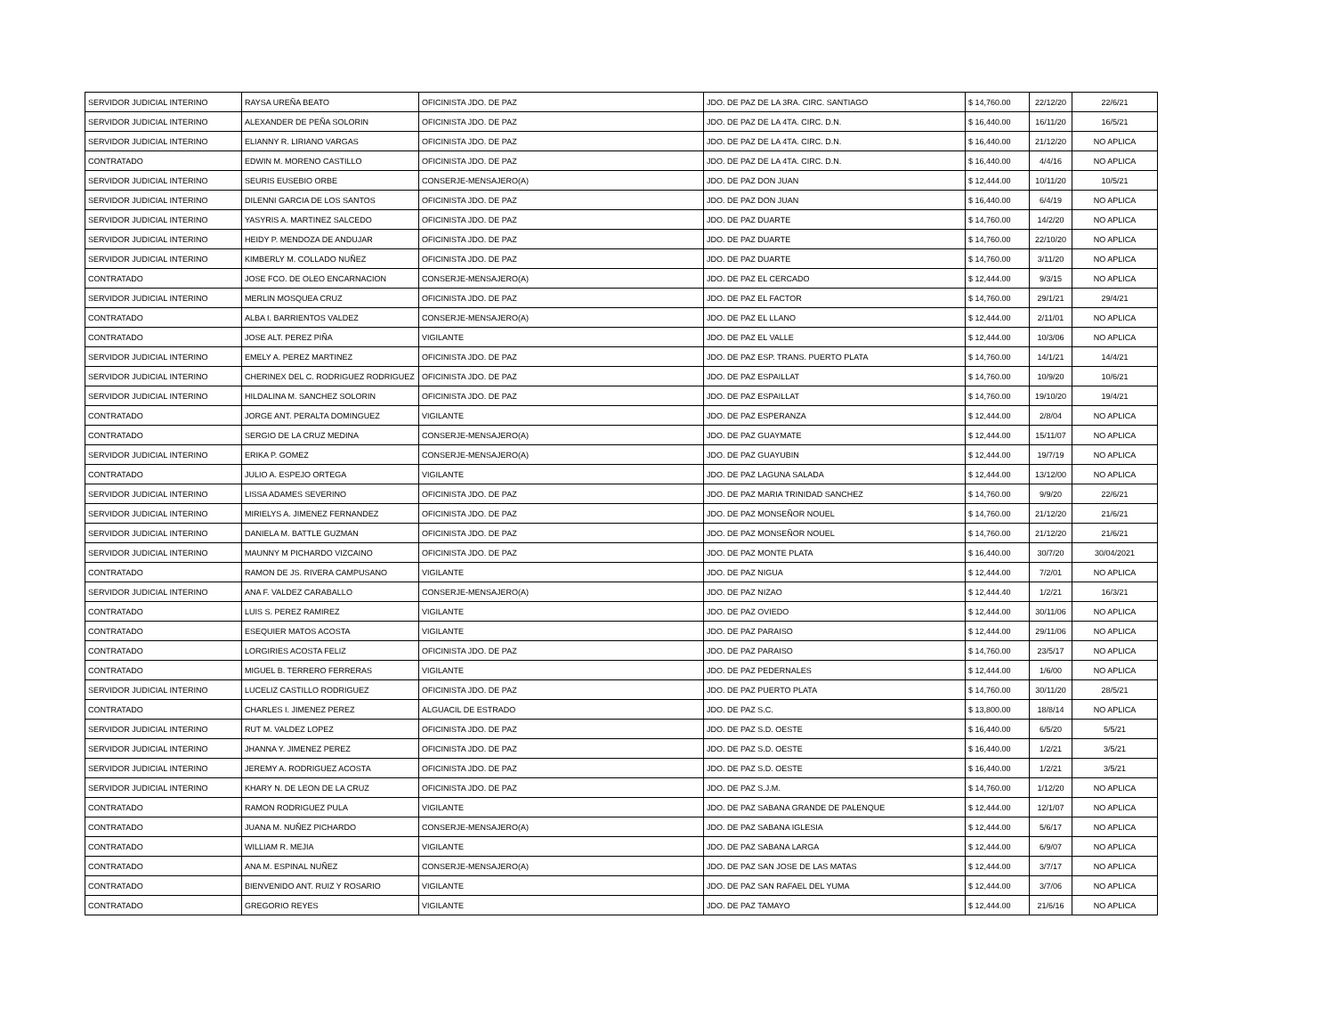| SERVIDOR JUDICIAL INTERINO | RAYSA UREÑA BEATO | OFICINISTA JDO. DE PAZ | JDO. DE PAZ DE LA 3RA. CIRC. SANTIAGO | $ 14,760.00 | 22/12/20 | 22/6/21 |
| SERVIDOR JUDICIAL INTERINO | ALEXANDER DE PEÑA SOLORIN | OFICINISTA JDO. DE PAZ | JDO. DE PAZ DE LA 4TA. CIRC. D.N. | $ 16,440.00 | 16/11/20 | 16/5/21 |
| SERVIDOR JUDICIAL INTERINO | ELIANNY R. LIRIANO VARGAS | OFICINISTA JDO. DE PAZ | JDO. DE PAZ DE LA 4TA. CIRC. D.N. | $ 16,440.00 | 21/12/20 | NO APLICA |
| CONTRATADO | EDWIN M. MORENO CASTILLO | OFICINISTA JDO. DE PAZ | JDO. DE PAZ DE LA 4TA. CIRC. D.N. | $ 16,440.00 | 4/4/16 | NO APLICA |
| SERVIDOR JUDICIAL INTERINO | SEURIS EUSEBIO ORBE | CONSERJE-MENSAJERO(A) | JDO. DE PAZ DON JUAN | $ 12,444.00 | 10/11/20 | 10/5/21 |
| SERVIDOR JUDICIAL INTERINO | DILENNI GARCIA DE LOS SANTOS | OFICINISTA JDO. DE PAZ | JDO. DE PAZ DON JUAN | $ 16,440.00 | 6/4/19 | NO APLICA |
| SERVIDOR JUDICIAL INTERINO | YASYRIS A. MARTINEZ SALCEDO | OFICINISTA JDO. DE PAZ | JDO. DE PAZ DUARTE | $ 14,760.00 | 14/2/20 | NO APLICA |
| SERVIDOR JUDICIAL INTERINO | HEIDY P. MENDOZA DE ANDUJAR | OFICINISTA JDO. DE PAZ | JDO. DE PAZ DUARTE | $ 14,760.00 | 22/10/20 | NO APLICA |
| SERVIDOR JUDICIAL INTERINO | KIMBERLY M. COLLADO NUÑEZ | OFICINISTA JDO. DE PAZ | JDO. DE PAZ DUARTE | $ 14,760.00 | 3/11/20 | NO APLICA |
| CONTRATADO | JOSE FCO. DE OLEO ENCARNACION | CONSERJE-MENSAJERO(A) | JDO. DE PAZ EL CERCADO | $ 12,444.00 | 9/3/15 | NO APLICA |
| SERVIDOR JUDICIAL INTERINO | MERLIN MOSQUEA CRUZ | OFICINISTA JDO. DE PAZ | JDO. DE PAZ EL FACTOR | $ 14,760.00 | 29/1/21 | 29/4/21 |
| CONTRATADO | ALBA I. BARRIENTOS VALDEZ | CONSERJE-MENSAJERO(A) | JDO. DE PAZ EL LLANO | $ 12,444.00 | 2/11/01 | NO APLICA |
| CONTRATADO | JOSE ALT. PEREZ PIÑA | VIGILANTE | JDO. DE PAZ EL VALLE | $ 12,444.00 | 10/3/06 | NO APLICA |
| SERVIDOR JUDICIAL INTERINO | EMELY A. PEREZ MARTINEZ | OFICINISTA JDO. DE PAZ | JDO. DE PAZ ESP. TRANS. PUERTO PLATA | $ 14,760.00 | 14/1/21 | 14/4/21 |
| SERVIDOR JUDICIAL INTERINO | CHERINEX DEL C. RODRIGUEZ RODRIGUEZ | OFICINISTA JDO. DE PAZ | JDO. DE PAZ ESPAILLAT | $ 14,760.00 | 10/9/20 | 10/6/21 |
| SERVIDOR JUDICIAL INTERINO | HILDALINA M. SANCHEZ SOLORIN | OFICINISTA JDO. DE PAZ | JDO. DE PAZ ESPAILLAT | $ 14,760.00 | 19/10/20 | 19/4/21 |
| CONTRATADO | JORGE ANT. PERALTA DOMINGUEZ | VIGILANTE | JDO. DE PAZ ESPERANZA | $ 12,444.00 | 2/8/04 | NO APLICA |
| CONTRATADO | SERGIO DE LA CRUZ MEDINA | CONSERJE-MENSAJERO(A) | JDO. DE PAZ GUAYMATE | $ 12,444.00 | 15/11/07 | NO APLICA |
| SERVIDOR JUDICIAL INTERINO | ERIKA P. GOMEZ | CONSERJE-MENSAJERO(A) | JDO. DE PAZ GUAYUBIN | $ 12,444.00 | 19/7/19 | NO APLICA |
| CONTRATADO | JULIO A. ESPEJO ORTEGA | VIGILANTE | JDO. DE PAZ LAGUNA SALADA | $ 12,444.00 | 13/12/00 | NO APLICA |
| SERVIDOR JUDICIAL INTERINO | LISSA ADAMES SEVERINO | OFICINISTA JDO. DE PAZ | JDO. DE PAZ MARIA TRINIDAD SANCHEZ | $ 14,760.00 | 9/9/20 | 22/6/21 |
| SERVIDOR JUDICIAL INTERINO | MIRIELYS A. JIMENEZ FERNANDEZ | OFICINISTA JDO. DE PAZ | JDO. DE PAZ MONSEÑOR NOUEL | $ 14,760.00 | 21/12/20 | 21/6/21 |
| SERVIDOR JUDICIAL INTERINO | DANIELA M. BATTLE GUZMAN | OFICINISTA JDO. DE PAZ | JDO. DE PAZ MONSEÑOR NOUEL | $ 14,760.00 | 21/12/20 | 21/6/21 |
| SERVIDOR JUDICIAL INTERINO | MAUNNY M PICHARDO VIZCAINO | OFICINISTA JDO. DE PAZ | JDO. DE PAZ MONTE PLATA | $ 16,440.00 | 30/7/20 | 30/04/2021 |
| CONTRATADO | RAMON DE JS. RIVERA CAMPUSANO | VIGILANTE | JDO. DE PAZ NIGUA | $ 12,444.00 | 7/2/01 | NO APLICA |
| SERVIDOR JUDICIAL INTERINO | ANA F. VALDEZ CARABALLO | CONSERJE-MENSAJERO(A) | JDO. DE PAZ NIZAO | $ 12,444.40 | 1/2/21 | 16/3/21 |
| CONTRATADO | LUIS S. PEREZ RAMIREZ | VIGILANTE | JDO. DE PAZ OVIEDO | $ 12,444.00 | 30/11/06 | NO APLICA |
| CONTRATADO | ESEQUIER MATOS ACOSTA | VIGILANTE | JDO. DE PAZ PARAISO | $ 12,444.00 | 29/11/06 | NO APLICA |
| CONTRATADO | LORGIRIES ACOSTA FELIZ | OFICINISTA JDO. DE PAZ | JDO. DE PAZ PARAISO | $ 14,760.00 | 23/5/17 | NO APLICA |
| CONTRATADO | MIGUEL B. TERRERO FERRERAS | VIGILANTE | JDO. DE PAZ PEDERNALES | $ 12,444.00 | 1/6/00 | NO APLICA |
| SERVIDOR JUDICIAL INTERINO | LUCELIZ CASTILLO RODRIGUEZ | OFICINISTA JDO. DE PAZ | JDO. DE PAZ PUERTO PLATA | $ 14,760.00 | 30/11/20 | 28/5/21 |
| CONTRATADO | CHARLES I. JIMENEZ PEREZ | ALGUACIL DE ESTRADO | JDO. DE PAZ S.C. | $ 13,800.00 | 18/8/14 | NO APLICA |
| SERVIDOR JUDICIAL INTERINO | RUT M. VALDEZ LOPEZ | OFICINISTA JDO. DE PAZ | JDO. DE PAZ S.D. OESTE | $ 16,440.00 | 6/5/20 | 5/5/21 |
| SERVIDOR JUDICIAL INTERINO | JHANNA Y. JIMENEZ PEREZ | OFICINISTA JDO. DE PAZ | JDO. DE PAZ S.D. OESTE | $ 16,440.00 | 1/2/21 | 3/5/21 |
| SERVIDOR JUDICIAL INTERINO | JEREMY A. RODRIGUEZ ACOSTA | OFICINISTA JDO. DE PAZ | JDO. DE PAZ S.D. OESTE | $ 16,440.00 | 1/2/21 | 3/5/21 |
| SERVIDOR JUDICIAL INTERINO | KHARY N. DE LEON DE LA CRUZ | OFICINISTA JDO. DE PAZ | JDO. DE PAZ S.J.M. | $ 14,760.00 | 1/12/20 | NO APLICA |
| CONTRATADO | RAMON RODRIGUEZ PULA | VIGILANTE | JDO. DE PAZ SABANA GRANDE DE PALENQUE | $ 12,444.00 | 12/1/07 | NO APLICA |
| CONTRATADO | JUANA M. NUÑEZ PICHARDO | CONSERJE-MENSAJERO(A) | JDO. DE PAZ SABANA IGLESIA | $ 12,444.00 | 5/6/17 | NO APLICA |
| CONTRATADO | WILLIAM R. MEJIA | VIGILANTE | JDO. DE PAZ SABANA LARGA | $ 12,444.00 | 6/9/07 | NO APLICA |
| CONTRATADO | ANA M. ESPINAL NUÑEZ | CONSERJE-MENSAJERO(A) | JDO. DE PAZ SAN JOSE DE LAS MATAS | $ 12,444.00 | 3/7/17 | NO APLICA |
| CONTRATADO | BIENVENIDO ANT. RUIZ Y ROSARIO | VIGILANTE | JDO. DE PAZ SAN RAFAEL DEL YUMA | $ 12,444.00 | 3/7/06 | NO APLICA |
| CONTRATADO | GREGORIO REYES | VIGILANTE | JDO. DE PAZ TAMAYO | $ 12,444.00 | 21/6/16 | NO APLICA |